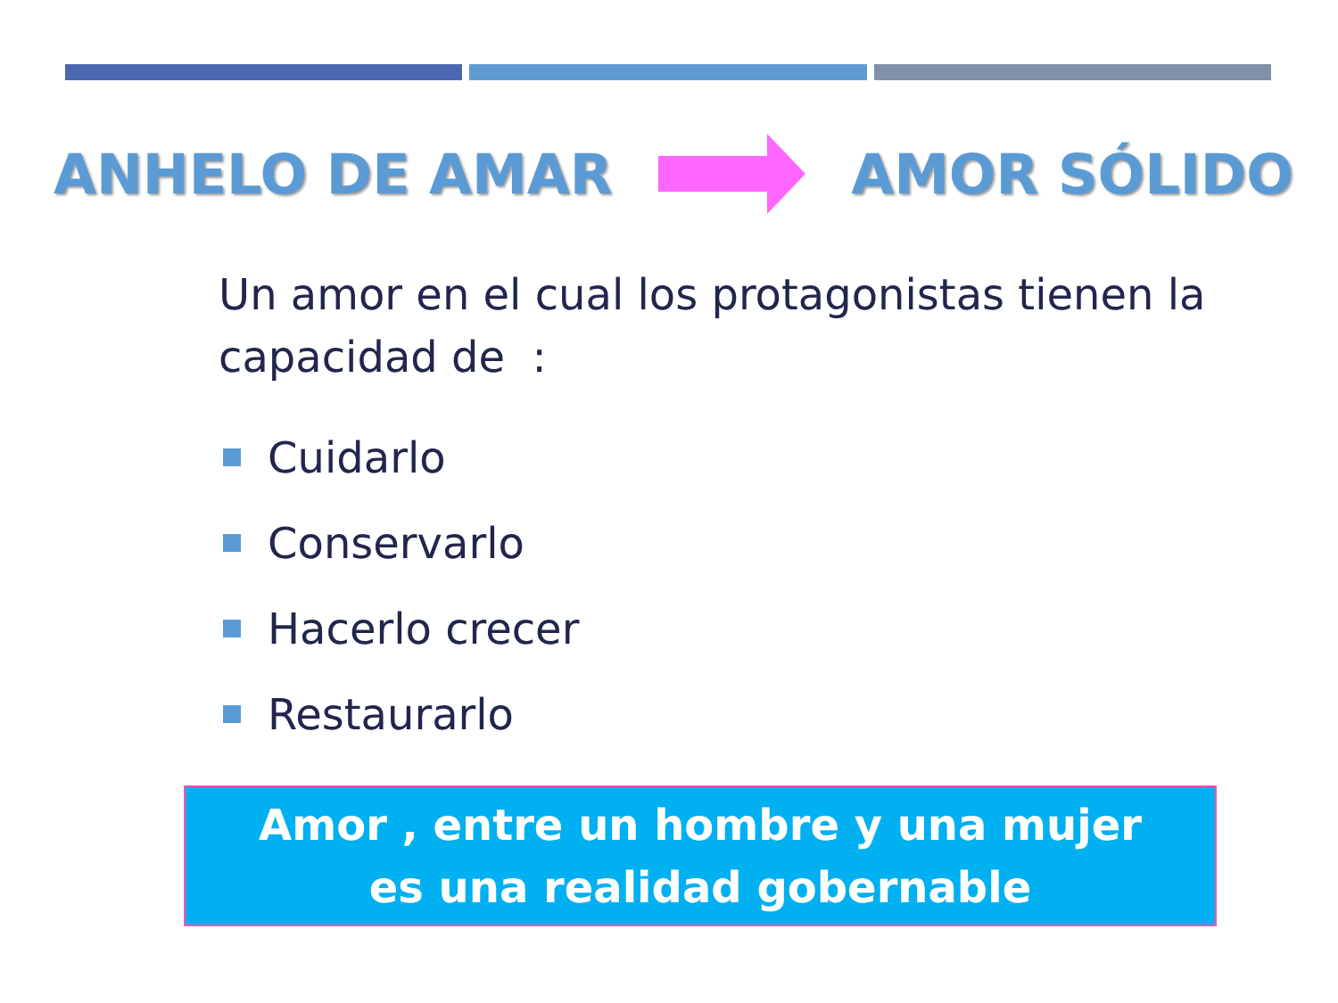ANHELO DE AMAR AMOR SÓLIDO
Un amor en el cual los protagonistas tienen la capacidad de :
Cuidarlo
Conservarlo
Hacerlo crecer
Restaurarlo
Amor , entre un hombre y una mujer
es una realidad gobernable